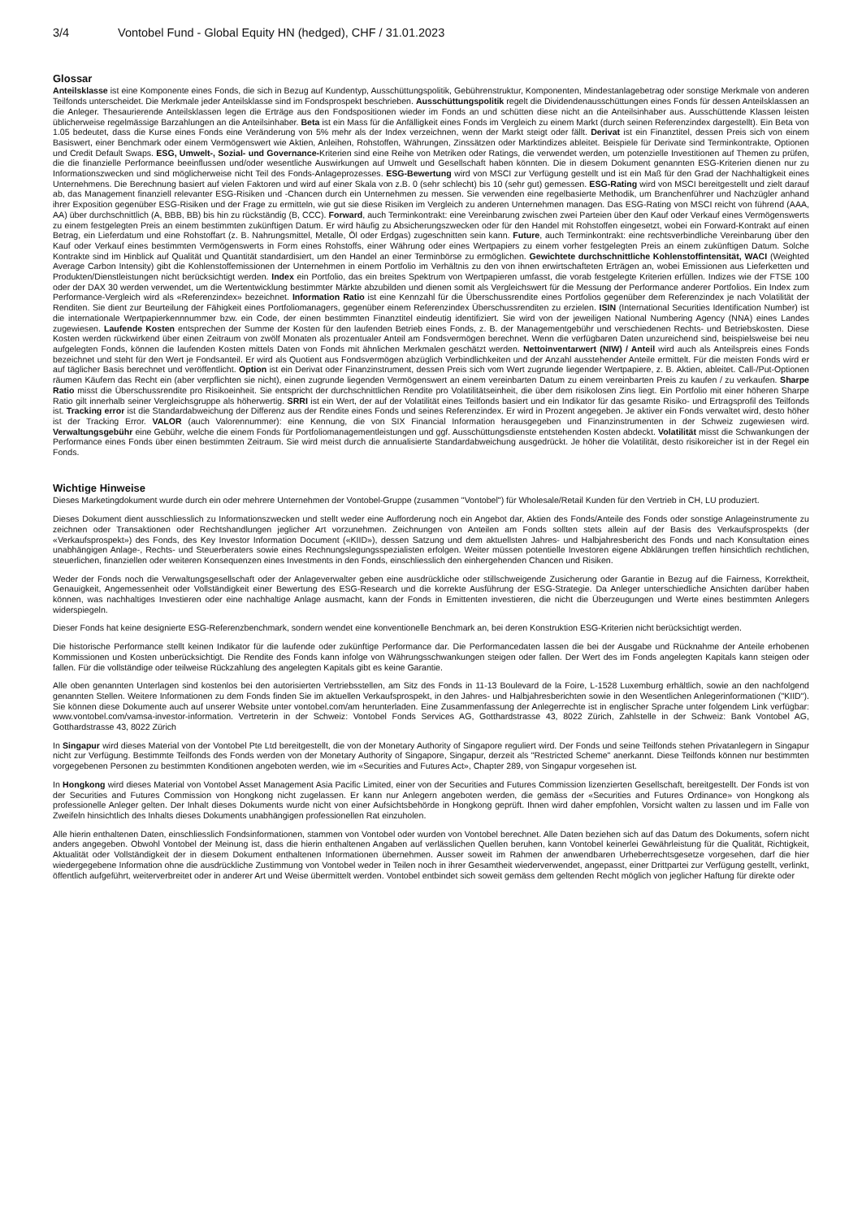3/4 Vontobel Fund - Global Equity HN (hedged), CHF / 31.01.2023
Glossar
Anteilsklasse ist eine Komponente eines Fonds, die sich in Bezug auf Kundentyp, Ausschüttungspolitik, Gebührenstruktur, Komponenten, Mindestanlagebetrag oder sonstige Merkmale von anderen Teilfonds unterscheidet. Die Merkmale jeder Anteilsklasse sind im Fondsprospekt beschrieben. Ausschüttungspolitik regelt die Dividendenausschüttungen eines Fonds für dessen Anteilsklassen an die Anleger. Thesaurierende Anteilsklassen legen die Erträge aus den Fondspositionen wieder im Fonds an und schütten diese nicht an die Anteilsinhaber aus. Ausschüttende Klassen leisten üblicherweise regelmässige Barzahlungen an die Anteilsinhaber. Beta ist ein Mass für die Anfälligkeit eines Fonds im Vergleich zu einem Markt (durch seinen Referenzindex dargestellt). Ein Beta von 1.05 bedeutet, dass die Kurse eines Fonds eine Veränderung von 5% mehr als der Index verzeichnen, wenn der Markt steigt oder fällt. Derivat ist ein Finanztitel, dessen Preis sich von einem Basiswert, einer Benchmark oder einem Vermögenswert wie Aktien, Anleihen, Rohstoffen, Währungen, Zinssätzen oder Marktindizes ableitet. Beispiele für Derivate sind Terminkontrakte, Optionen und Credit Default Swaps. ESG, Umwelt-, Sozial- und Governance-Kriterien sind eine Reihe von Metriken oder Ratings, die verwendet werden, um potenzielle Investitionen auf Themen zu prüfen, die die finanzielle Performance beeinflussen und/oder wesentliche Auswirkungen auf Umwelt und Gesellschaft haben könnten. Die in diesem Dokument genannten ESG-Kriterien dienen nur zu Informationszwecken und sind möglicherweise nicht Teil des Fonds-Anlageprozesses. ESG-Bewertung wird von MSCI zur Verfügung gestellt und ist ein Maß für den Grad der Nachhaltigkeit eines Unternehmens. Die Berechnung basiert auf vielen Faktoren und wird auf einer Skala von z.B. 0 (sehr schlecht) bis 10 (sehr gut) gemessen. ESG-Rating wird von MSCI bereitgestellt und zielt darauf ab, das Management finanziell relevanter ESG-Risiken und -Chancen durch ein Unternehmen zu messen. Sie verwenden eine regelbasierte Methodik, um Branchenführer und Nachzügler anhand ihrer Exposition gegenüber ESG-Risiken und der Frage zu ermitteln, wie gut sie diese Risiken im Vergleich zu anderen Unternehmen managen. Das ESG-Rating von MSCI reicht von führend (AAA, AA) über durchschnittlich (A, BBB, BB) bis hin zu rückständig (B, CCC). Forward, auch Terminkontrakt: eine Vereinbarung zwischen zwei Parteien über den Kauf oder Verkauf eines Vermögenswerts zu einem festgelegten Preis an einem bestimmten zukünftigen Datum. Er wird häufig zu Absicherungszwecken oder für den Handel mit Rohstoffen eingesetzt, wobei ein Forward-Kontrakt auf einen Betrag, ein Lieferdatum und eine Rohstoffart (z. B. Nahrungsmittel, Metalle, Öl oder Erdgas) zugeschnitten sein kann. Future, auch Terminkontrakt: eine rechtsverbindliche Vereinbarung über den Kauf oder Verkauf eines bestimmten Vermögenswerts in Form eines Rohstoffs, einer Währung oder eines Wertpapiers zu einem vorher festgelegten Preis an einem zukünftigen Datum. Solche Kontrakte sind im Hinblick auf Qualität und Quantität standardisiert, um den Handel an einer Terminbörse zu ermöglichen. Gewichtete durchschnittliche Kohlenstoffintensität, WACI (Weighted Average Carbon Intensity) gibt die Kohlenstoffemissionen der Unternehmen in einem Portfolio im Verhältnis zu den von ihnen erwirtschafteten Erträgen an, wobei Emissionen aus Lieferketten und Produkten/Dienstleistungen nicht berücksichtigt werden. Index ein Portfolio, das ein breites Spektrum von Wertpapieren umfasst, die vorab festgelegte Kriterien erfüllen. Indizes wie der FTSE 100 oder der DAX 30 werden verwendet, um die Wertentwicklung bestimmter Märkte abzubilden und dienen somit als Vergleichswert für die Messung der Performance anderer Portfolios. Ein Index zum Performance-Vergleich wird als «Referenzindex» bezeichnet. Information Ratio ist eine Kennzahl für die Überschussrendite eines Portfolios gegenüber dem Referenzindex je nach Volatilität der Renditen. Sie dient zur Beurteilung der Fähigkeit eines Portfoliomanagers, gegenüber einem Referenzindex Überschussrenditen zu erzielen. ISIN (International Securities Identification Number) ist die internationale Wertpapierkennnummer bzw. ein Code, der einen bestimmten Finanztitel eindeutig identifiziert. Sie wird von der jeweiligen National Numbering Agency (NNA) eines Landes zugewiesen. Laufende Kosten entsprechen der Summe der Kosten für den laufenden Betrieb eines Fonds, z. B. der Managementgebühr und verschiedenen Rechts- und Betriebskosten. Diese Kosten werden rückwirkend über einen Zeitraum von zwölf Monaten als prozentualer Anteil am Fondsvermögen berechnet. Wenn die verfügbaren Daten unzureichend sind, beispielsweise bei neu aufgelegten Fonds, können die laufenden Kosten mittels Daten von Fonds mit ähnlichen Merkmalen geschätzt werden. Nettoinventarwert (NIW) / Anteil wird auch als Anteilspreis eines Fonds bezeichnet und steht für den Wert je Fondsanteil. Er wird als Quotient aus Fondsvermögen abzüglich Verbindlichkeiten und der Anzahl ausstehender Anteile ermittelt. Für die meisten Fonds wird er auf täglicher Basis berechnet und veröffentlicht. Option ist ein Derivat oder Finanzinstrument, dessen Preis sich vom Wert zugrunde liegender Wertpapiere, z. B. Aktien, ableitet. Call-/Put-Optionen räumen Käufern das Recht ein (aber verpflichten sie nicht), einen zugrunde liegenden Vermögenswert an einem vereinbarten Datum zu einem vereinbarten Preis zu kaufen / zu verkaufen. Sharpe Ratio misst die Überschussrendite pro Risikoeinheit. Sie entspricht der durchschnittlichen Rendite pro Volatilitätseinheit, die über dem risikolosen Zins liegt. Ein Portfolio mit einer höheren Sharpe Ratio gilt innerhalb seiner Vergleichsgruppe als höherwertig. SRRI ist ein Wert, der auf der Volatilität eines Teilfonds basiert und ein Indikator für das gesamte Risiko- und Ertragsprofil des Teilfonds ist. Tracking error ist die Standardabweichung der Differenz aus der Rendite eines Fonds und seines Referenzindex. Er wird in Prozent angegeben. Je aktiver ein Fonds verwaltet wird, desto höher ist der Tracking Error. VALOR (auch Valorennummer): eine Kennung, die von SIX Financial Information herausgegeben und Finanzinstrumenten in der Schweiz zugewiesen wird. Verwaltungsgebühr eine Gebühr, welche die einem Fonds für Portfoliomanagementleistungen und ggf. Ausschüttungsdienste entstehenden Kosten abdeckt. Volatilität misst die Schwankungen der Performance eines Fonds über einen bestimmten Zeitraum. Sie wird meist durch die annualisierte Standardabweichung ausgedrückt. Je höher die Volatilität, desto risikoreicher ist in der Regel ein Fonds.
Wichtige Hinweise
Dieses Marketingdokument wurde durch ein oder mehrere Unternehmen der Vontobel-Gruppe (zusammen "Vontobel") für Wholesale/Retail Kunden für den Vertrieb in CH, LU produziert.
Dieses Dokument dient ausschliesslich zu Informationszwecken und stellt weder eine Aufforderung noch ein Angebot dar, Aktien des Fonds/Anteile des Fonds oder sonstige Anlageinstrumente zu zeichnen oder Transaktionen oder Rechtshandlungen jeglicher Art vorzunehmen. Zeichnungen von Anteilen am Fonds sollten stets allein auf der Basis des Verkaufsprospekts (der «Verkaufsprospekt») des Fonds, des Key Investor Information Document («KIID»), dessen Satzung und dem aktuellsten Jahres- und Halbjahresbericht des Fonds und nach Konsultation eines unabhängigen Anlage-, Rechts- und Steuerberaters sowie eines Rechnungslegungsspezialisten erfolgen. Weiter müssen potentielle Investoren eigene Abklärungen treffen hinsichtlich rechtlichen, steuerlichen, finanziellen oder weiteren Konsequenzen eines Investments in den Fonds, einschliesslich den einhergehenden Chancen und Risiken.
Weder der Fonds noch die Verwaltungsgesellschaft oder der Anlageverwalter geben eine ausdrückliche oder stillschweigende Zusicherung oder Garantie in Bezug auf die Fairness, Korrektheit, Genauigkeit, Angemessenheit oder Vollständigkeit einer Bewertung des ESG-Research und die korrekte Ausführung der ESG-Strategie. Da Anleger unterschiedliche Ansichten darüber haben können, was nachhaltiges Investieren oder eine nachhaltige Anlage ausmacht, kann der Fonds in Emittenten investieren, die nicht die Überzeugungen und Werte eines bestimmten Anlegers widerspiegeln.
Dieser Fonds hat keine designierte ESG-Referenzbenchmark, sondern wendet eine konventionelle Benchmark an, bei deren Konstruktion ESG-Kriterien nicht berücksichtigt werden.
Die historische Performance stellt keinen Indikator für die laufende oder zukünftige Performance dar. Die Performancedaten lassen die bei der Ausgabe und Rücknahme der Anteile erhobenen Kommissionen und Kosten unberücksichtigt. Die Rendite des Fonds kann infolge von Währungsschwankungen steigen oder fallen. Der Wert des im Fonds angelegten Kapitals kann steigen oder fallen. Für die vollständige oder teilweise Rückzahlung des angelegten Kapitals gibt es keine Garantie.
Alle oben genannten Unterlagen sind kostenlos bei den autorisierten Vertriebsstellen, am Sitz des Fonds in 11-13 Boulevard de la Foire, L-1528 Luxemburg erhältlich, sowie an den nachfolgend genannten Stellen. Weitere Informationen zu dem Fonds finden Sie im aktuellen Verkaufsprospekt, in den Jahres- und Halbjahresberichten sowie in den Wesentlichen Anlegerinformationen ("KIID"). Sie können diese Dokumente auch auf unserer Website unter vontobel.com/am herunterladen. Eine Zusammenfassung der Anlegerrechte ist in englischer Sprache unter folgendem Link verfügbar: www.vontobel.com/vamsa-investor-information. Vertreterin in der Schweiz: Vontobel Fonds Services AG, Gotthardstrasse 43, 8022 Zürich, Zahlstelle in der Schweiz: Bank Vontobel AG, Gotthardstrasse 43, 8022 Zürich
In Singapur wird dieses Material von der Vontobel Pte Ltd bereitgestellt, die von der Monetary Authority of Singapore reguliert wird. Der Fonds und seine Teilfonds stehen Privatanlegern in Singapur nicht zur Verfügung. Bestimmte Teilfonds des Fonds werden von der Monetary Authority of Singapore, Singapur, derzeit als "Restricted Scheme" anerkannt. Diese Teilfonds können nur bestimmten vorgegebenen Personen zu bestimmten Konditionen angeboten werden, wie im «Securities and Futures Act», Chapter 289, von Singapur vorgesehen ist.
In Hongkong wird dieses Material von Vontobel Asset Management Asia Pacific Limited, einer von der Securities and Futures Commission lizenzierten Gesellschaft, bereitgestellt. Der Fonds ist von der Securities and Futures Commission von Hongkong nicht zugelassen. Er kann nur Anlegern angeboten werden, die gemäss der «Securities and Futures Ordinance» von Hongkong als professionelle Anleger gelten. Der Inhalt dieses Dokuments wurde nicht von einer Aufsichtsbehörde in Hongkong geprüft. Ihnen wird daher empfohlen, Vorsicht walten zu lassen und im Falle von Zweifeln hinsichtlich des Inhalts dieses Dokuments unabhängigen professionellen Rat einzuholen.
Alle hierin enthaltenen Daten, einschliesslich Fondsinformationen, stammen von Vontobel oder wurden von Vontobel berechnet. Alle Daten beziehen sich auf das Datum des Dokuments, sofern nicht anders angegeben. Obwohl Vontobel der Meinung ist, dass die hierin enthaltenen Angaben auf verlässlichen Quellen beruhen, kann Vontobel keinerlei Gewährleistung für die Qualität, Richtigkeit, Aktualität oder Vollständigkeit der in diesem Dokument enthaltenen Informationen übernehmen. Ausser soweit im Rahmen der anwendbaren Urheberrechtsgesetze vorgesehen, darf die hier wiedergegebene Information ohne die ausdrückliche Zustimmung von Vontobel weder in Teilen noch in ihrer Gesamtheit wiederverwendet, angepasst, einer Drittpartei zur Verfügung gestellt, verlinkt, öffentlich aufgeführt, weiterverbreitet oder in anderer Art und Weise übermittelt werden. Vontobel entbindet sich soweit gemäss dem geltenden Recht möglich von jeglicher Haftung für direkte oder